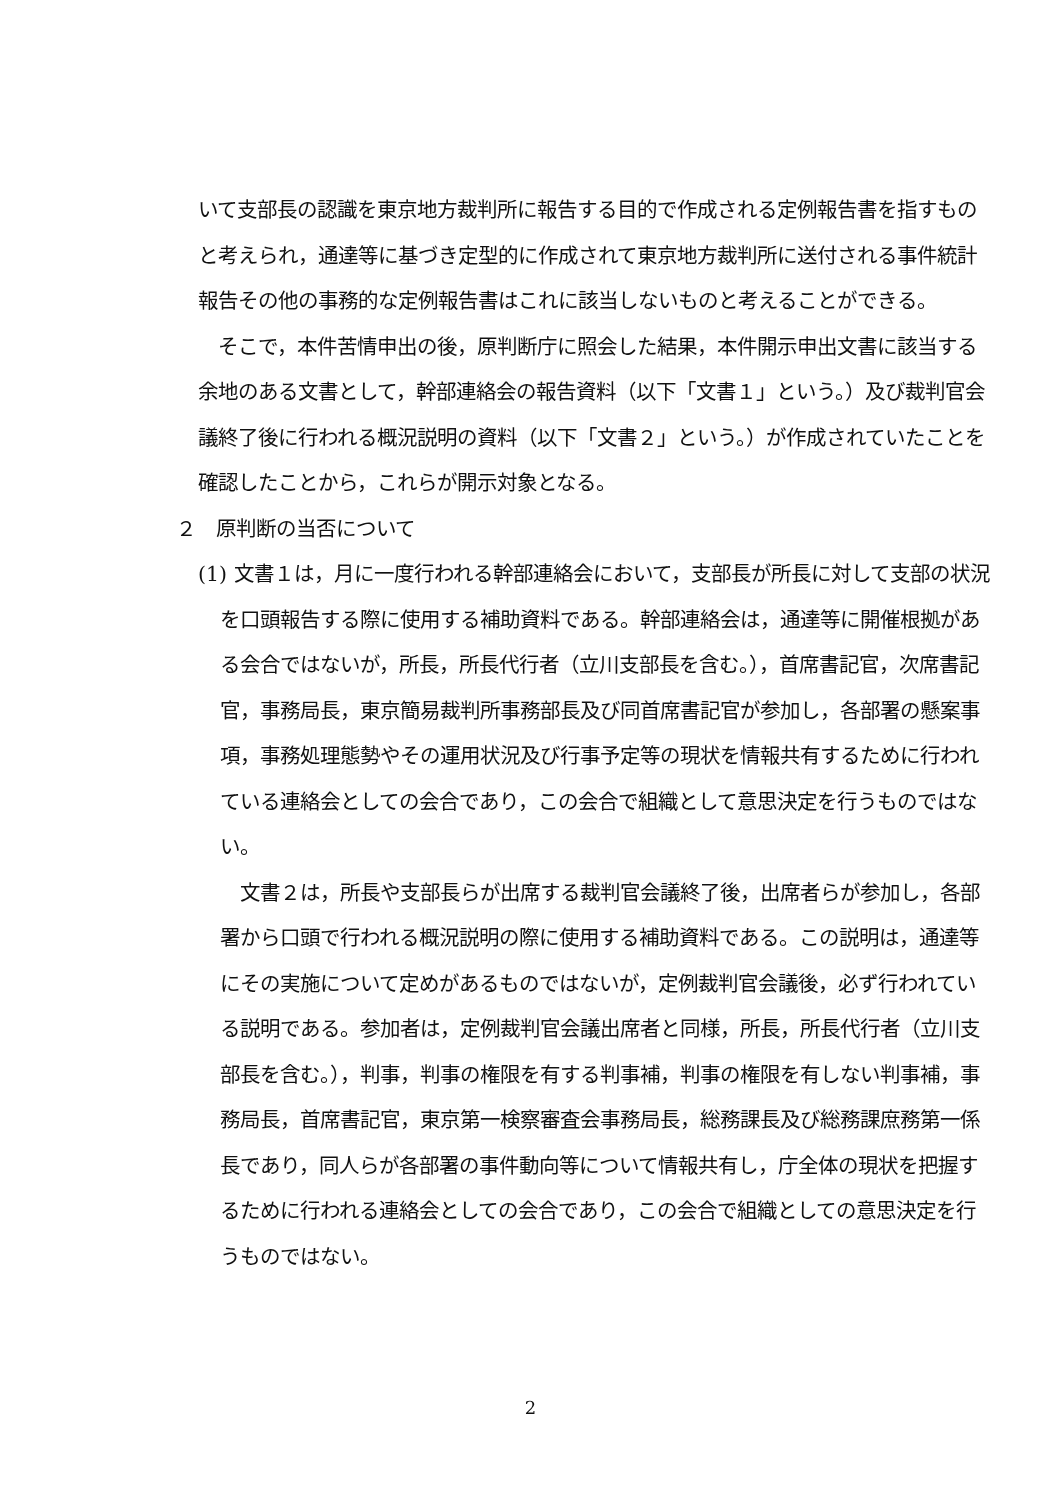いて支部長の認識を東京地方裁判所に報告する目的で作成される定例報告書を指すものと考えられ，通達等に基づき定型的に作成されて東京地方裁判所に送付される事件統計報告その他の事務的な定例報告書はこれに該当しないものと考えることができる。
　そこで，本件苦情申出の後，原判断庁に照会した結果，本件開示申出文書に該当する余地のある文書として，幹部連絡会の報告資料（以下「文書１」という。）及び裁判官会議終了後に行われる概況説明の資料（以下「文書２」という。）が作成されていたことを確認したことから，これらが開示対象となる。
２　原判断の当否について
(1) 文書１は，月に一度行われる幹部連絡会において，支部長が所長に対して支部の状況を口頭報告する際に使用する補助資料である。幹部連絡会は，通達等に開催根拠がある会合ではないが，所長，所長代行者（立川支部長を含む。），首席書記官，次席書記官，事務局長，東京簡易裁判所事務部長及び同首席書記官が参加し，各部署の懸案事項，事務処理態勢やその運用状況及び行事予定等の現状を情報共有するために行われている連絡会としての会合であり，この会合で組織として意思決定を行うものではない。
　文書２は，所長や支部長らが出席する裁判官会議終了後，出席者らが参加し，各部署から口頭で行われる概況説明の際に使用する補助資料である。この説明は，通達等にその実施について定めがあるものではないが，定例裁判官会議後，必ず行われている説明である。参加者は，定例裁判官会議出席者と同様，所長，所長代行者（立川支部長を含む。），判事，判事の権限を有する判事補，判事の権限を有しない判事補，事務局長，首席書記官，東京第一検察審査会事務局長，総務課長及び総務課庶務第一係長であり，同人らが各部署の事件動向等について情報共有し，庁全体の現状を把握するために行われる連絡会としての会合であり，この会合で組織としての意思決定を行うものではない。
2